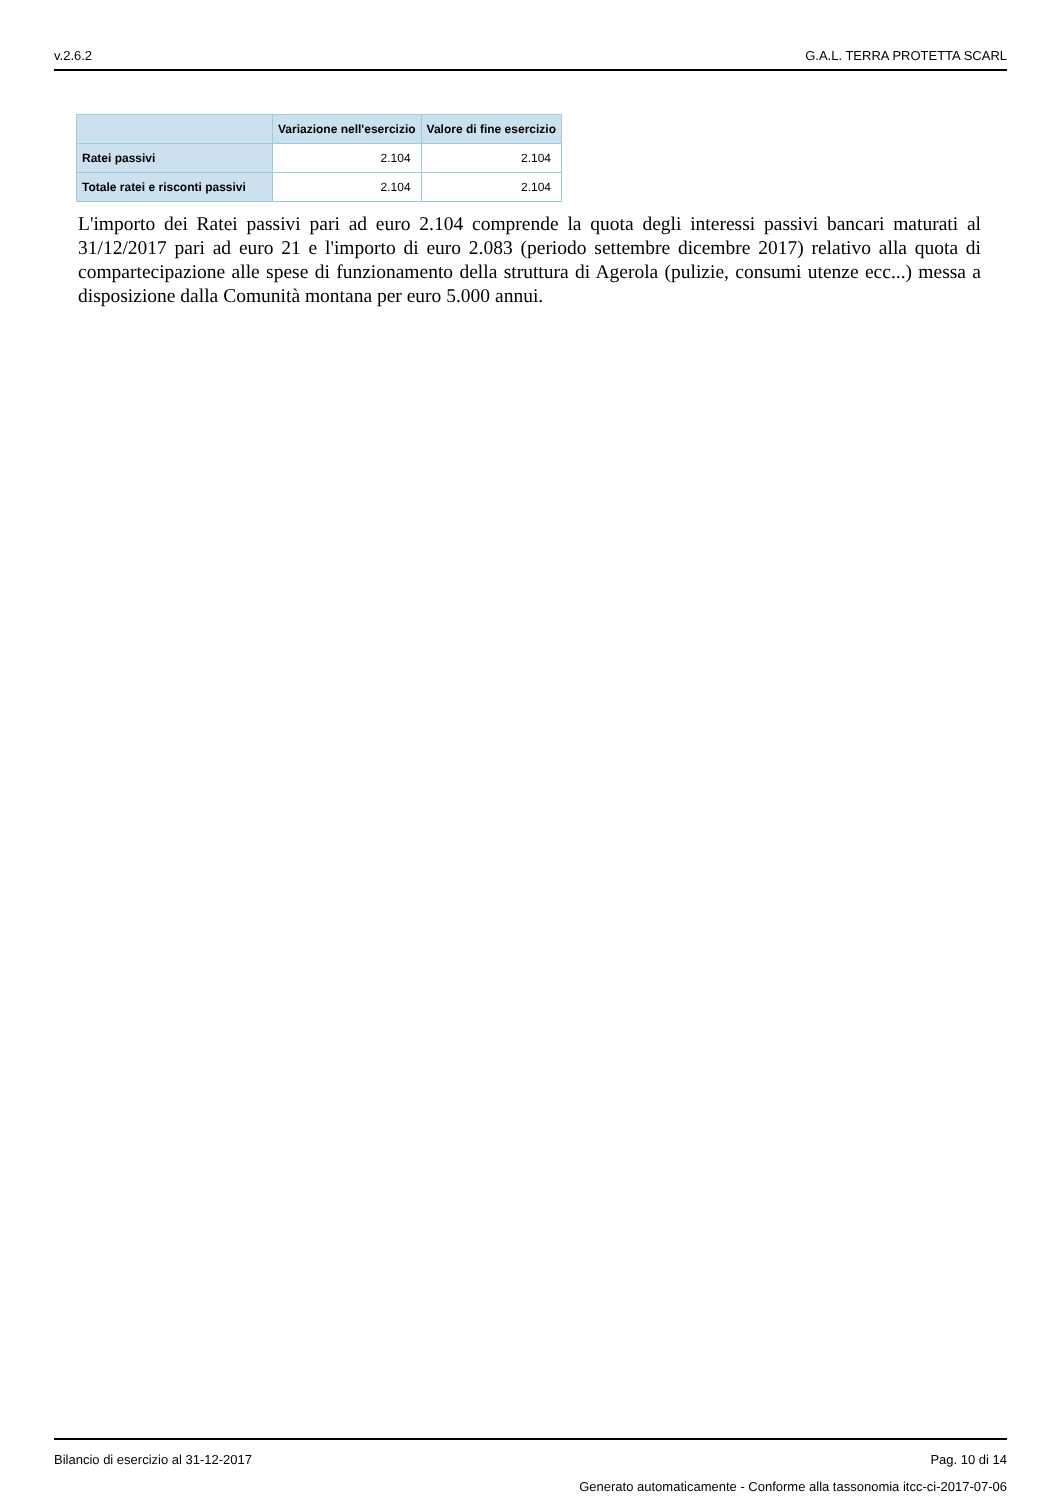v.2.6.2 G.A.L. TERRA PROTETTA SCARL
| | Variazione nell'esercizio | Valore di fine esercizio |
| --- | --- | --- |
| Ratei passivi | 2.104 | 2.104 |
| Totale ratei e risconti passivi | 2.104 | 2.104 |
L'importo dei Ratei passivi pari ad euro 2.104 comprende la quota degli interessi passivi bancari maturati al 31/12/2017 pari ad euro 21 e l'importo di euro 2.083 (periodo settembre dicembre 2017) relativo alla quota di compartecipazione alle spese di funzionamento della struttura di Agerola (pulizie, consumi utenze ecc...) messa a disposizione dalla Comunità montana per euro 5.000 annui.
Bilancio di esercizio al 31-12-2017 Pag. 10 di 14
Generato automaticamente - Conforme alla tassonomia itcc-ci-2017-07-06